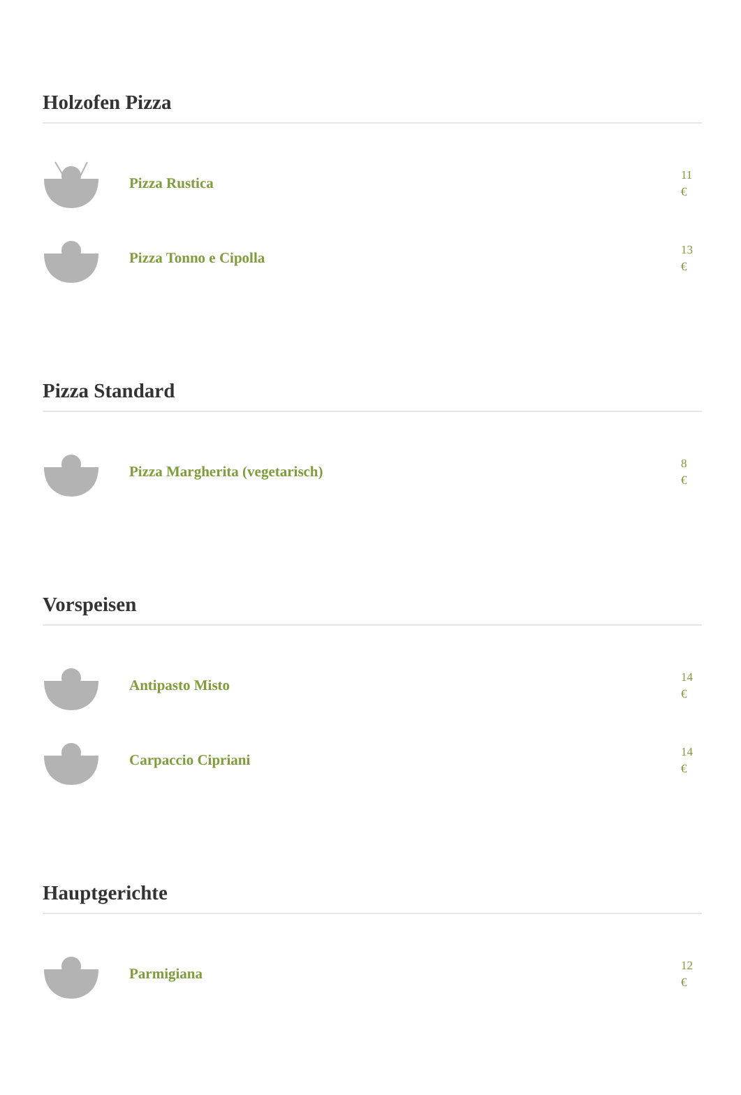Holzofen Pizza
Pizza Rustica
11
€
Pizza Tonno e Cipolla
13
€
Pizza Standard
Pizza Margherita (vegetarisch)
8
€
Vorspeisen
Antipasto Misto
14
€
Carpaccio Cipriani
14
€
Hauptgerichte
Parmigiana
12
€